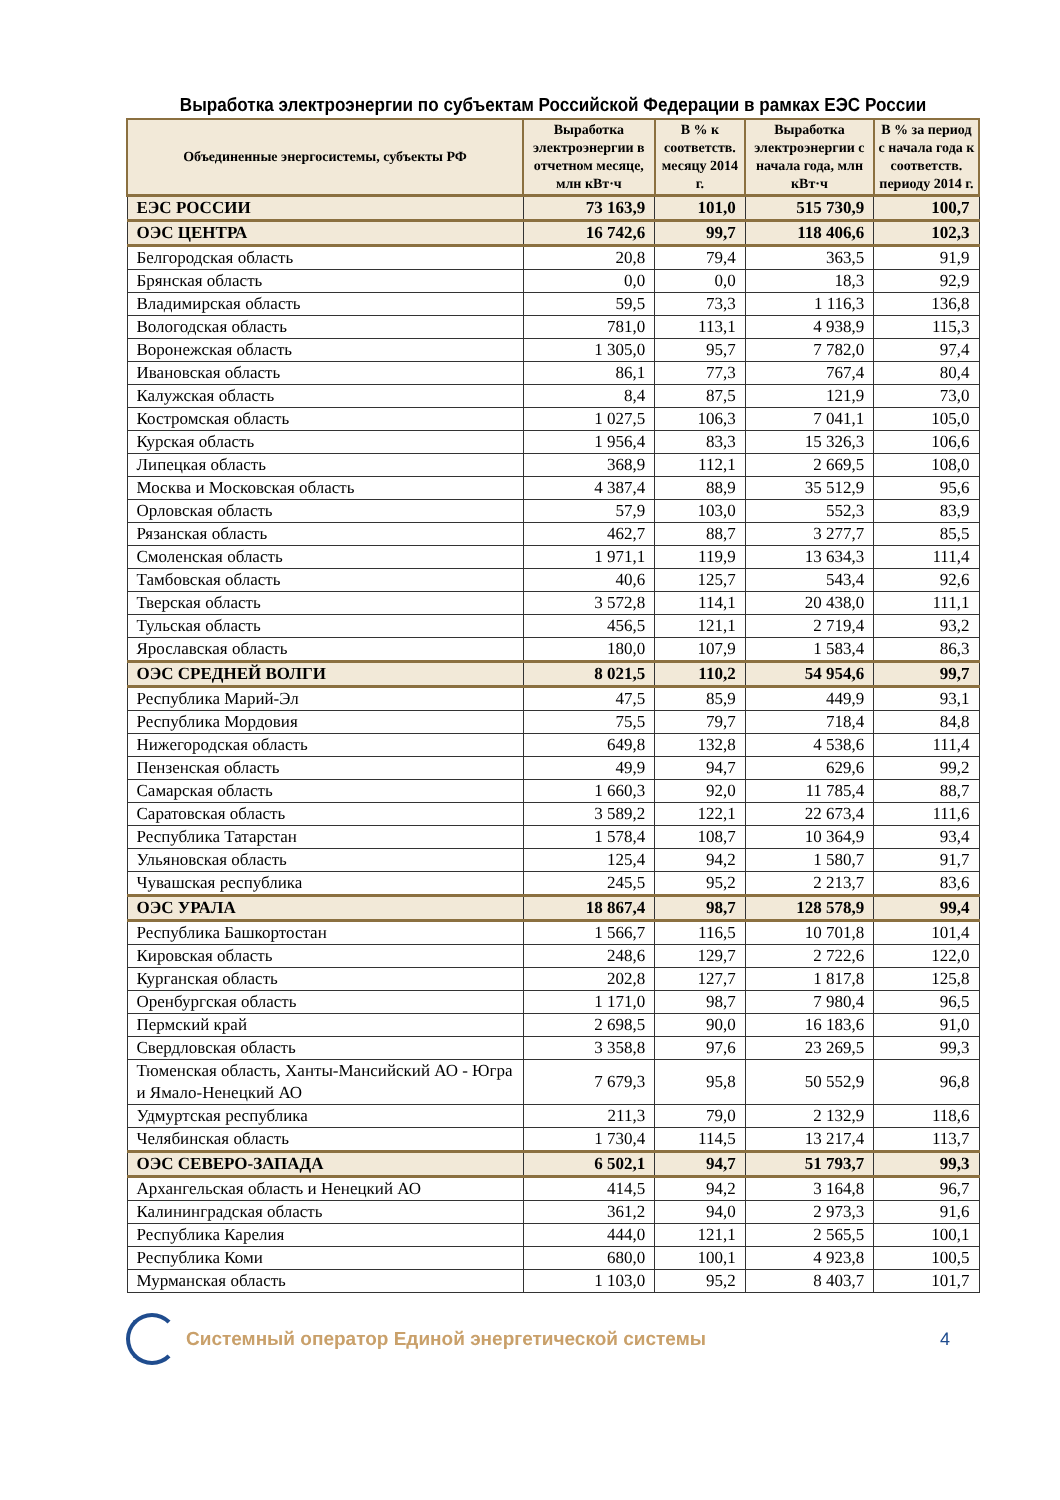Выработка электроэнергии по субъектам Российской Федерации в рамках ЕЭС России
| Объединенные энергосистемы, субъекты РФ | Выработка электроэнергии в отчетном месяце, млн кВт·ч | В % к соответств. месяцу 2014 г. | Выработка электроэнергии с начала года, млн кВт·ч | В % за период с начала года к соответств. периоду 2014 г. |
| --- | --- | --- | --- | --- |
| ЕЭС РОССИИ | 73 163,9 | 101,0 | 515 730,9 | 100,7 |
| ОЭС ЦЕНТРА | 16 742,6 | 99,7 | 118 406,6 | 102,3 |
| Белгородская область | 20,8 | 79,4 | 363,5 | 91,9 |
| Брянская область | 0,0 | 0,0 | 18,3 | 92,9 |
| Владимирская область | 59,5 | 73,3 | 1 116,3 | 136,8 |
| Вологодская область | 781,0 | 113,1 | 4 938,9 | 115,3 |
| Воронежская область | 1 305,0 | 95,7 | 7 782,0 | 97,4 |
| Ивановская область | 86,1 | 77,3 | 767,4 | 80,4 |
| Калужская область | 8,4 | 87,5 | 121,9 | 73,0 |
| Костромская область | 1 027,5 | 106,3 | 7 041,1 | 105,0 |
| Курская область | 1 956,4 | 83,3 | 15 326,3 | 106,6 |
| Липецкая область | 368,9 | 112,1 | 2 669,5 | 108,0 |
| Москва и Московская область | 4 387,4 | 88,9 | 35 512,9 | 95,6 |
| Орловская область | 57,9 | 103,0 | 552,3 | 83,9 |
| Рязанская область | 462,7 | 88,7 | 3 277,7 | 85,5 |
| Смоленская область | 1 971,1 | 119,9 | 13 634,3 | 111,4 |
| Тамбовская область | 40,6 | 125,7 | 543,4 | 92,6 |
| Тверская область | 3 572,8 | 114,1 | 20 438,0 | 111,1 |
| Тульская область | 456,5 | 121,1 | 2 719,4 | 93,2 |
| Ярославская область | 180,0 | 107,9 | 1 583,4 | 86,3 |
| ОЭС СРЕДНЕЙ ВОЛГИ | 8 021,5 | 110,2 | 54 954,6 | 99,7 |
| Республика Марий-Эл | 47,5 | 85,9 | 449,9 | 93,1 |
| Республика Мордовия | 75,5 | 79,7 | 718,4 | 84,8 |
| Нижегородская область | 649,8 | 132,8 | 4 538,6 | 111,4 |
| Пензенская область | 49,9 | 94,7 | 629,6 | 99,2 |
| Самарская область | 1 660,3 | 92,0 | 11 785,4 | 88,7 |
| Саратовская область | 3 589,2 | 122,1 | 22 673,4 | 111,6 |
| Республика Татарстан | 1 578,4 | 108,7 | 10 364,9 | 93,4 |
| Ульяновская область | 125,4 | 94,2 | 1 580,7 | 91,7 |
| Чувашская республика | 245,5 | 95,2 | 2 213,7 | 83,6 |
| ОЭС УРАЛА | 18 867,4 | 98,7 | 128 578,9 | 99,4 |
| Республика Башкортостан | 1 566,7 | 116,5 | 10 701,8 | 101,4 |
| Кировская область | 248,6 | 129,7 | 2 722,6 | 122,0 |
| Курганская область | 202,8 | 127,7 | 1 817,8 | 125,8 |
| Оренбургская область | 1 171,0 | 98,7 | 7 980,4 | 96,5 |
| Пермский край | 2 698,5 | 90,0 | 16 183,6 | 91,0 |
| Свердловская область | 3 358,8 | 97,6 | 23 269,5 | 99,3 |
| Тюменская область, Ханты-Мансийский АО - Югра и Ямало-Ненецкий АО | 7 679,3 | 95,8 | 50 552,9 | 96,8 |
| Удмуртская республика | 211,3 | 79,0 | 2 132,9 | 118,6 |
| Челябинская область | 1 730,4 | 114,5 | 13 217,4 | 113,7 |
| ОЭС СЕВЕРО-ЗАПАДА | 6 502,1 | 94,7 | 51 793,7 | 99,3 |
| Архангельская область и Ненецкий АО | 414,5 | 94,2 | 3 164,8 | 96,7 |
| Калининградская область | 361,2 | 94,0 | 2 973,3 | 91,6 |
| Республика Карелия | 444,0 | 121,1 | 2 565,5 | 100,1 |
| Республика Коми | 680,0 | 100,1 | 4 923,8 | 100,5 |
| Мурманская область | 1 103,0 | 95,2 | 8 403,7 | 101,7 |
Системный оператор Единой энергетической системы 4